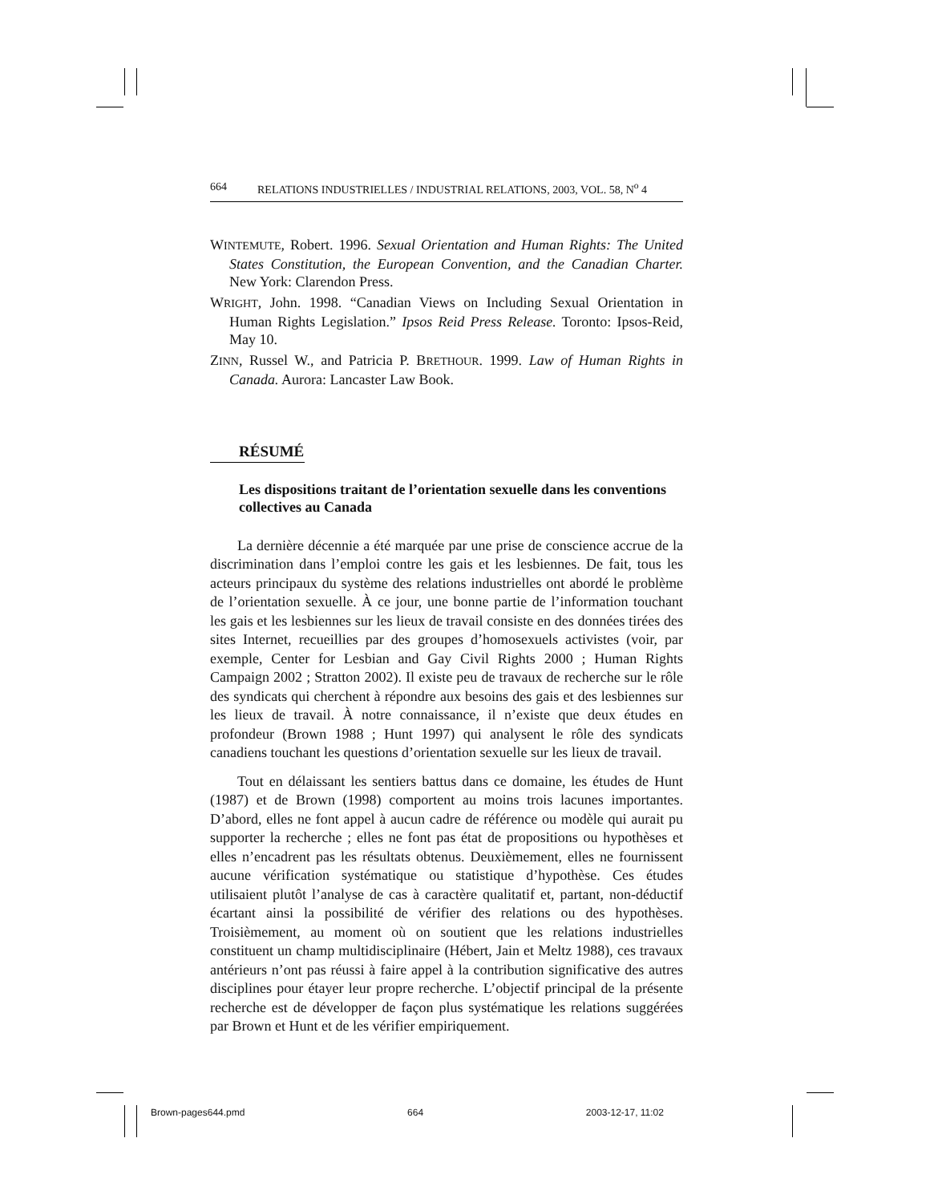664 RELATIONS INDUSTRIELLES / INDUSTRIAL RELATIONS, 2003, VOL. 58, N<sup>o</sup> 4
WINTEMUTE, Robert. 1996. Sexual Orientation and Human Rights: The United States Constitution, the European Convention, and the Canadian Charter. New York: Clarendon Press.
WRIGHT, John. 1998. “Canadian Views on Including Sexual Orientation in Human Rights Legislation.” Ipsos Reid Press Release. Toronto: Ipsos-Reid, May 10.
ZINN, Russel W., and Patricia P. BRETHOUR. 1999. Law of Human Rights in Canada. Aurora: Lancaster Law Book.
RÉSUMÉ
Les dispositions traitant de l’orientation sexuelle dans les conventions collectives au Canada
La dernière décennie a été marquée par une prise de conscience accrue de la discrimination dans l’emploi contre les gais et les lesbiennes. De fait, tous les acteurs principaux du système des relations industrielles ont abordé le problème de l’orientation sexuelle. À ce jour, une bonne partie de l’information touchant les gais et les lesbiennes sur les lieux de travail consiste en des données tirées des sites Internet, recueillies par des groupes d’homosexuels activistes (voir, par exemple, Center for Lesbian and Gay Civil Rights 2000 ; Human Rights Campaign 2002 ; Stratton 2002). Il existe peu de travaux de recherche sur le rôle des syndicats qui cherchent à répondre aux besoins des gais et des lesbiennes sur les lieux de travail. À notre connaissance, il n’existe que deux études en profondeur (Brown 1988 ; Hunt 1997) qui analysent le rôle des syndicats canadiens touchant les questions d’orientation sexuelle sur les lieux de travail.
Tout en délaissant les sentiers battus dans ce domaine, les études de Hunt (1987) et de Brown (1998) comportent au moins trois lacunes importantes. D’abord, elles ne font appel à aucun cadre de référence ou modèle qui aurait pu supporter la recherche ; elles ne font pas état de propositions ou hypothèses et elles n’encadrent pas les résultats obtenus. Deuxièmement, elles ne fournissent aucune vérification systématique ou statistique d’hypothèse. Ces études utilisaient plutôt l’analyse de cas à caractère qualitatif et, partant, non-déductif écartant ainsi la possibilité de vérifier des relations ou des hypothèses. Troisièmement, au moment où on soutient que les relations industrielles constituent un champ multidisciplinaire (Hébert, Jain et Meltz 1988), ces travaux antérieurs n’ont pas réussi à faire appel à la contribution significative des autres disciplines pour étayer leur propre recherche. L’objectif principal de la présente recherche est de développer de façon plus systématique les relations suggérées par Brown et Hunt et de les vérifier empiriquement.
Brown-pages644.pmd 664 2003-12-17, 11:02